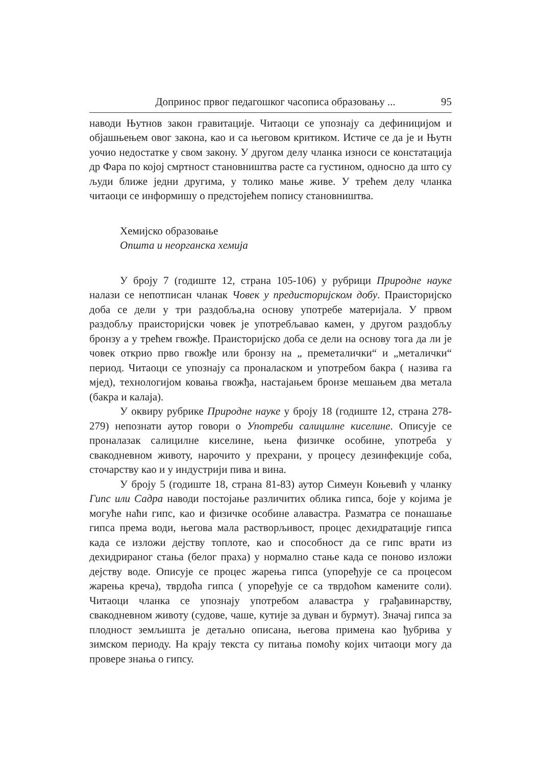Допринос првог педагошког часописа образовању ... 95
наводи Њутнов закон гравитације. Читаоци се упознају са дефиницијом и објашњењем овог закона, као и са његовом критиком. Истиче се да је и Њутн уочио недостатке у свом закону. У другом делу чланка износи се констатација др Фара по којој смртност становништва расте са густином, односно да што су људи ближе једни другима, у толико мање живе. У трећем делу чланка читаоци се информишу о предстојећем попису становништва.
Хемијско образовање
Општа и неорганска хемија
У броју 7 (годиште 12, страна 105-106) у рубрици Природне науке налази се непотписан чланак Човек у предисторијском добу. Праисторијско доба се дели у три раздобља,на основу употребе материјала. У првом раздобљу праисторијски човек је употребљавао камен, у другом раздобљу бронзу а у трећем гвожђе. Праисторијско доба се дели на основу тога да ли је човек открио прво гвожђе или бронзу на „ преметалички“ и „металички“ период. Читаоци се упознају са проналаском и употребом бакра ( назива га мјед), технологијом ковања гвожђа, настајањем бронзе мешањем два метала (бакра и калаја).
У оквиру рубрике Природне науке у броју 18 (годиште 12, страна 278-279) непознати аутор говори о Употреби салицилне киселине. Описује се проналазак салицилне киселине, њена физичке особине, употреба у свакодневном животу, нарочито у прехрани, у процесу дезинфекције соба, сточарству као и у индустрији пива и вина.
У броју 5 (годиште 18, страна 81-83) аутор Симеун Коњевић у чланку Гипс или Садра наводи постојање различитих облика гипса, боје у којима је могуће наћи гипс, као и физичке особине алавастра. Разматра се понашање гипса према води, његова мала растворљивост, процес дехидратације гипса када се изложи дејству топлоте, као и способност да се гипс врати из дехидрираног стања (белог праха) у нормално стање када се поново изложи дејству воде. Описује се процес жарења гипса (упоређује се са процесом жарења креча), тврдоћа гипса ( упоређује се са тврдоћом камените соли). Читаоци чланка се упознају употребом алавастра у грађавинарству, свакодневном животу (судове, чаше, кутије за дуван и бурмут). Значај гипса за плодност земљишта је детаљно описана, његова примена као ђубрива у зимском периоду. На крају текста су питања помоћу којих читаоци могу да провере знања о гипсу.